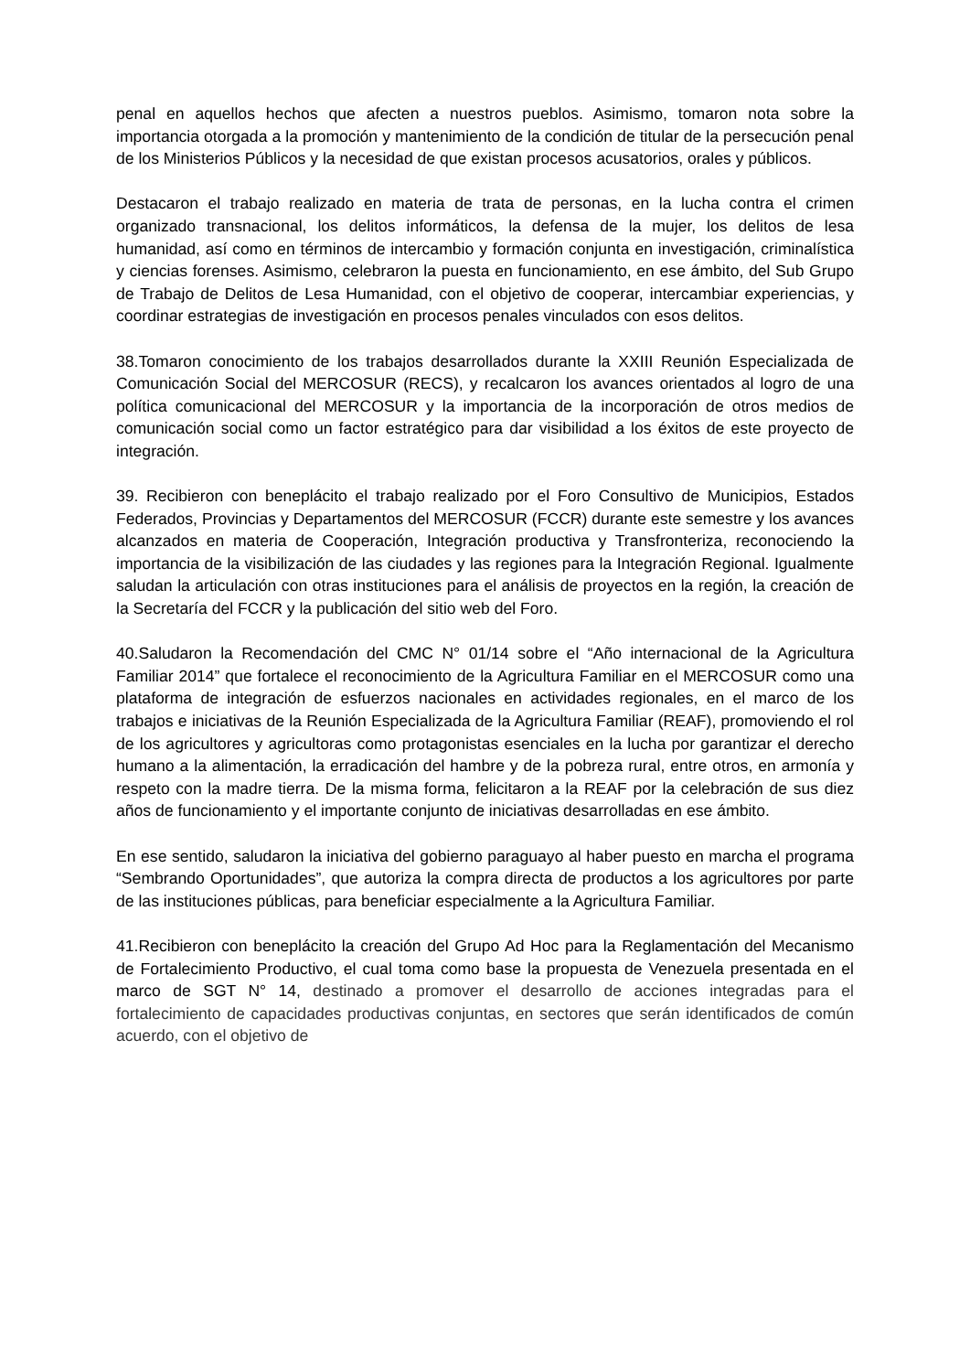penal en aquellos hechos que afecten a nuestros pueblos. Asimismo, tomaron nota sobre la importancia otorgada a la promoción y mantenimiento de la condición de titular de la persecución penal de los Ministerios Públicos y la necesidad de que existan procesos acusatorios, orales y públicos.
Destacaron el trabajo realizado en materia de trata de personas, en la lucha contra el crimen organizado transnacional, los delitos informáticos, la defensa de la mujer, los delitos de lesa humanidad, así como en términos de intercambio y formación conjunta en investigación, criminalística y ciencias forenses. Asimismo, celebraron la puesta en funcionamiento, en ese ámbito, del Sub Grupo de Trabajo de Delitos de Lesa Humanidad, con el objetivo de cooperar, intercambiar experiencias, y coordinar estrategias de investigación en procesos penales vinculados con esos delitos.
38.Tomaron conocimiento de los trabajos desarrollados durante la XXIII Reunión Especializada de Comunicación Social del MERCOSUR (RECS), y recalcaron los avances orientados al logro de una política comunicacional del MERCOSUR y la importancia de la incorporación de otros medios de comunicación social como un factor estratégico para dar visibilidad a los éxitos de este proyecto de integración.
39. Recibieron con beneplácito el trabajo realizado por el Foro Consultivo de Municipios, Estados Federados, Provincias y Departamentos del MERCOSUR (FCCR) durante este semestre y los avances alcanzados en materia de Cooperación, Integración productiva y Transfronteriza, reconociendo la importancia de la visibilización de las ciudades y las regiones para la Integración Regional. Igualmente saludan la articulación con otras instituciones para el análisis de proyectos en la región, la creación de la Secretaría del FCCR y la publicación del sitio web del Foro.
40.Saludaron la Recomendación del CMC N° 01/14 sobre el “Año internacional de la Agricultura Familiar 2014” que fortalece el reconocimiento de la Agricultura Familiar en el MERCOSUR como una plataforma de integración de esfuerzos nacionales en actividades regionales, en el marco de los trabajos e iniciativas de la Reunión Especializada de la Agricultura Familiar (REAF), promoviendo el rol de los agricultores y agricultoras como protagonistas esenciales en la lucha por garantizar el derecho humano a la alimentación, la erradicación del hambre y de la pobreza rural, entre otros, en armonía y respeto con la madre tierra. De la misma forma, felicitaron a la REAF por la celebración de sus diez años de funcionamiento y el importante conjunto de iniciativas desarrolladas en ese ámbito.
En ese sentido, saludaron la iniciativa del gobierno paraguayo al haber puesto en marcha el programa “Sembrando Oportunidades”, que autoriza la compra directa de productos a los agricultores por parte de las instituciones públicas, para beneficiar especialmente a la Agricultura Familiar.
41.Recibieron con beneplácito la creación del Grupo Ad Hoc para la Reglamentación del Mecanismo de Fortalecimiento Productivo, el cual toma como base la propuesta de Venezuela presentada en el marco de SGT N° 14, destinado a promover el desarrollo de acciones integradas para el fortalecimiento de capacidades productivas conjuntas, en sectores que serán identificados de común acuerdo, con el objetivo de